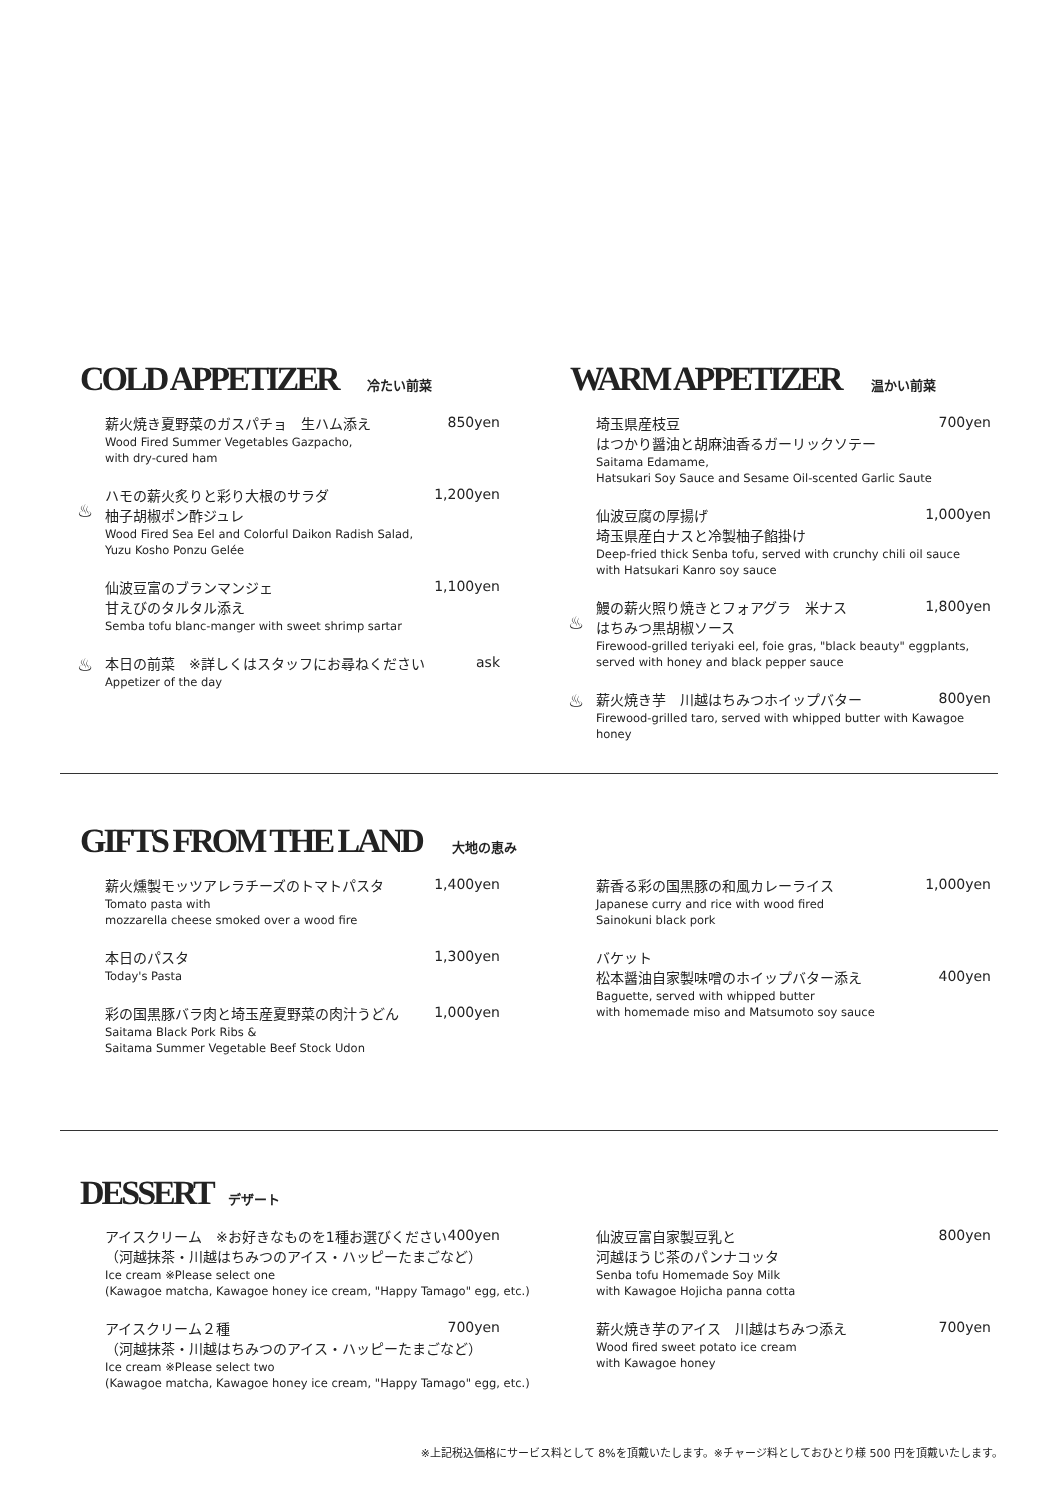COLD APPETIZER
冷たい前菜
WARM APPETIZER
温かい前菜
薪火焼き夏野菜のガスパチョ　生ハム添え
850yen
Wood Fired Summer Vegetables Gazpacho,
with dry-cured ham
♨
ハモの薪火炙りと彩り大根のサラダ
柚子胡椒ポン酢ジュレ
1,200yen
Wood Fired Sea Eel and Colorful Daikon Radish Salad,
Yuzu Kosho Ponzu Gelée
仙波豆富のブランマンジェ
甘えびのタルタル添え
1,100yen
Semba tofu blanc-manger with sweet shrimp sartar
♨
本日の前菜　※詳しくはスタッフにお尋ねください
ask
Appetizer of the day
埼玉県産枝豆
はつかり醤油と胡麻油香るガーリックソテー
700yen
Saitama Edamame,
Hatsukari Soy Sauce and Sesame Oil-scented Garlic Saute
仙波豆腐の厚揚げ
埼玉県産白ナスと冷製柚子餡掛け
1,000yen
Deep-fried thick Senba tofu, served with crunchy chili oil sauce
with Hatsukari Kanro soy sauce
♨
鰻の薪火照り焼きとフォアグラ　米ナス
はちみつ黒胡椒ソース
1,800yen
Firewood-grilled teriyaki eel, foie gras, "black beauty" eggplants,
served with honey and black pepper sauce
♨
薪火焼き芋　川越はちみつホイップバター
800yen
Firewood-grilled taro, served with whipped butter with Kawagoe honey
GIFTS FROM THE LAND
大地の恵み
薪火燻製モッツアレラチーズのトマトパスタ
1,400yen
Tomato pasta with
mozzarella cheese smoked over a wood fire
本日のパスタ
1,300yen
Today's Pasta
彩の国黒豚バラ肉と埼玉産夏野菜の肉汁うどん
1,000yen
Saitama Black Pork Ribs &
Saitama Summer Vegetable Beef Stock Udon
薪香る彩の国黒豚の和風カレーライス
1,000yen
Japanese curry and rice with wood fired
Sainokuni black pork
バケット
松本醤油自家製味噌のホイップバター添え
400yen
Baguette, served with whipped butter
with homemade miso and Matsumoto soy sauce
DESSERT
デザート
アイスクリーム　※お好きなものを1種お選びください
（河越抹茶・川越はちみつのアイス・ハッピーたまごなど）
400yen
Ice cream ※Please select one
(Kawagoe matcha, Kawagoe honey ice cream, "Happy Tamago" egg, etc.)
アイスクリーム２種
（河越抹茶・川越はちみつのアイス・ハッピーたまごなど）
700yen
Ice cream ※Please select two
(Kawagoe matcha, Kawagoe honey ice cream, "Happy Tamago" egg, etc.)
仙波豆富自家製豆乳と
河越ほうじ茶のパンナコッタ
800yen
Senba tofu Homemade Soy Milk
with Kawagoe Hojicha panna cotta
薪火焼き芋のアイス　川越はちみつ添え
700yen
Wood fired sweet potato ice cream
with Kawagoe honey
※上記税込価格にサービス料として 8%を頂戴いたします。※チャージ料としておひとり様 500 円を頂戴いたします。